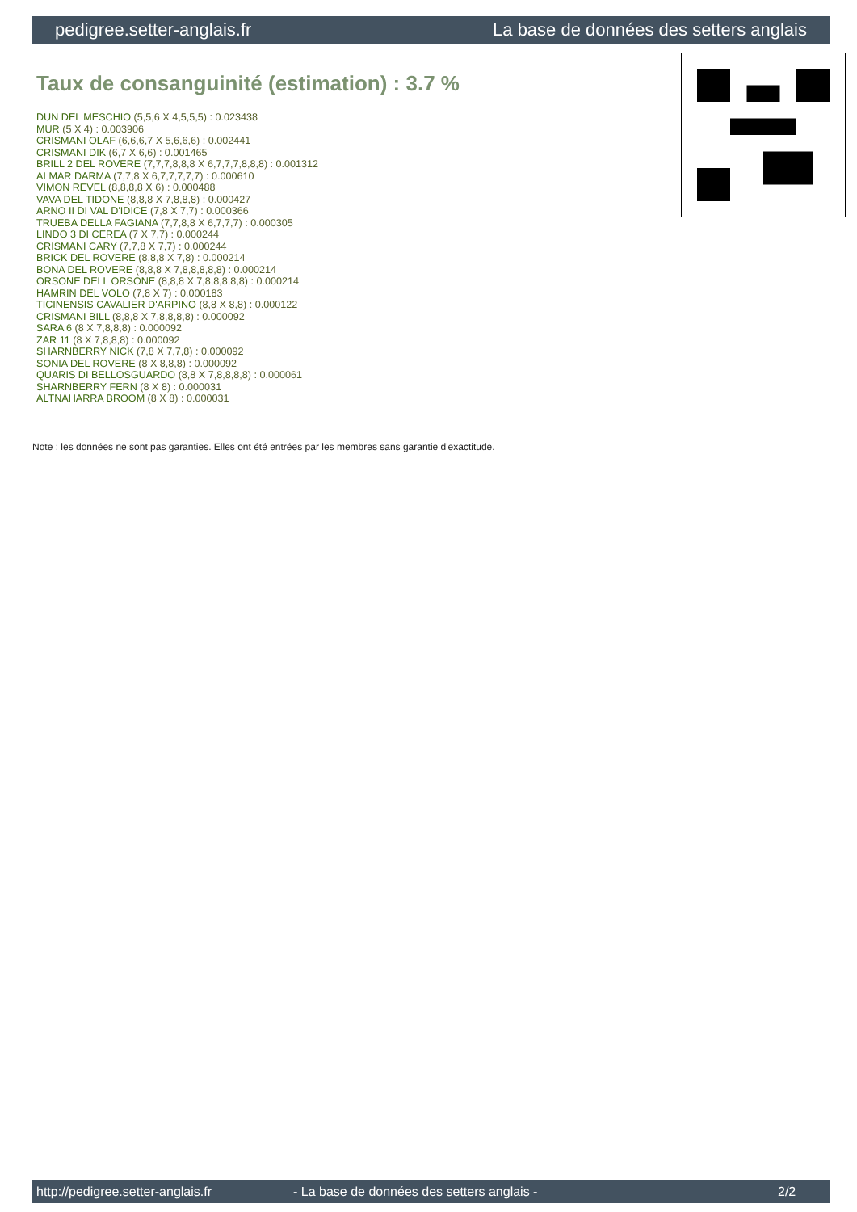pedigree.setter-anglais.fr La base de données des setters anglais
Taux de consanguinité (estimation) : 3.7 %
DUN DEL MESCHIO (5,5,6 X 4,5,5,5) : 0.023438
MUR (5 X 4) : 0.003906
CRISMANI OLAF (6,6,6,7 X 5,6,6,6) : 0.002441
CRISMANI DIK (6,7 X 6,6) : 0.001465
BRILL 2 DEL ROVERE (7,7,7,8,8,8 X 6,7,7,7,8,8,8) : 0.001312
ALMAR DARMA (7,7,8 X 6,7,7,7,7,7) : 0.000610
VIMON REVEL (8,8,8,8 X 6) : 0.000488
VAVA DEL TIDONE (8,8,8 X 7,8,8,8) : 0.000427
ARNO II DI VAL D'IDICE (7,8 X 7,7) : 0.000366
TRUEBA DELLA FAGIANA (7,7,8,8 X 6,7,7,7) : 0.000305
LINDO 3 DI CEREA (7 X 7,7) : 0.000244
CRISMANI CARY (7,7,8 X 7,7) : 0.000244
BRICK DEL ROVERE (8,8,8 X 7,8) : 0.000214
BONA DEL ROVERE (8,8,8 X 7,8,8,8,8,8) : 0.000214
ORSONE DELL ORSONE (8,8,8 X 7,8,8,8,8,8) : 0.000214
HAMRIN DEL VOLO (7,8 X 7) : 0.000183
TICINENSIS CAVALIER D'ARPINO (8,8 X 8,8) : 0.000122
CRISMANI BILL (8,8,8 X 7,8,8,8,8) : 0.000092
SARA 6 (8 X 7,8,8,8) : 0.000092
ZAR 11 (8 X 7,8,8,8) : 0.000092
SHARNBERRY NICK (7,8 X 7,7,8) : 0.000092
SONIA DEL ROVERE (8 X 8,8,8) : 0.000092
QUARIS DI BELLOSGUARDO (8,8 X 7,8,8,8,8) : 0.000061
SHARNBERRY FERN (8 X 8) : 0.000031
ALTNAHARRA BROOM (8 X 8) : 0.000031
Note : les données ne sont pas garanties. Elles ont été entrées par les membres sans garantie d'exactitude.
http://pedigree.setter-anglais.fr - La base de données des setters anglais - 2/2